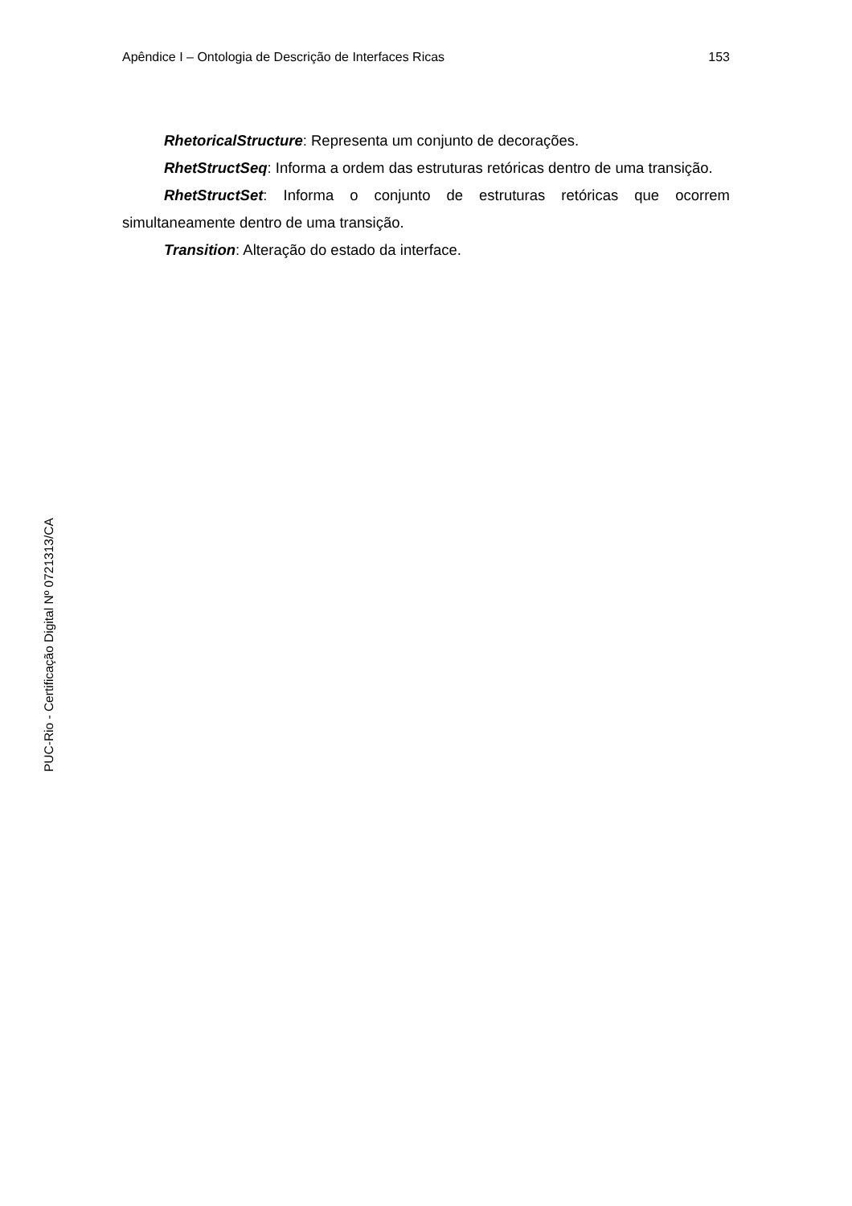Apêndice I – Ontologia de Descrição de Interfaces Ricas 153
RhetoricalStructure: Representa um conjunto de decorações.
RhetStructSeq: Informa a ordem das estruturas retóricas dentro de uma transição.
RhetStructSet: Informa o conjunto de estruturas retóricas que ocorrem simultaneamente dentro de uma transição.
Transition: Alteração do estado da interface.
PUC-Rio - Certificação Digital Nº 0721313/CA